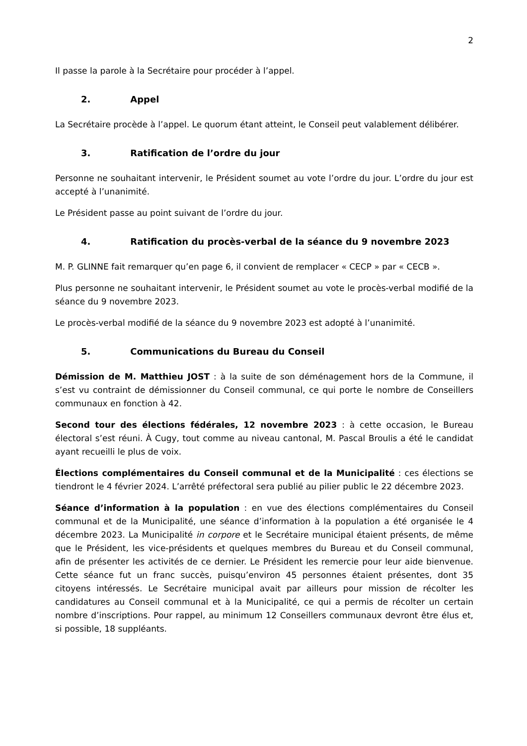2
Il passe la parole à la Secrétaire pour procéder à l’appel.
2. Appel
La Secrétaire procède à l’appel. Le quorum étant atteint, le Conseil peut valablement délibérer.
3. Ratification de l’ordre du jour
Personne ne souhaitant intervenir, le Président soumet au vote l’ordre du jour. L’ordre du jour est accepté à l’unanimité.
Le Président passe au point suivant de l’ordre du jour.
4. Ratification du procès-verbal de la séance du 9 novembre 2023
M. P. GLINNE fait remarquer qu’en page 6, il convient de remplacer « CECP » par « CECB ».
Plus personne ne souhaitant intervenir, le Président soumet au vote le procès-verbal modifié de la séance du 9 novembre 2023.
Le procès-verbal modifié de la séance du 9 novembre 2023 est adopté à l’unanimité.
5. Communications du Bureau du Conseil
Démission de M. Matthieu JOST : à la suite de son déménagement hors de la Commune, il s’est vu contraint de démissionner du Conseil communal, ce qui porte le nombre de Conseillers communaux en fonction à 42.
Second tour des élections fédérales, 12 novembre 2023 : à cette occasion, le Bureau électoral s’est réuni. À Cugy, tout comme au niveau cantonal, M. Pascal Broulis a été le candidat ayant recueilli le plus de voix.
Élections complémentaires du Conseil communal et de la Municipalité : ces élections se tiendront le 4 février 2024. L’arrêté préfectoral sera publié au pilier public le 22 décembre 2023.
Séance d’information à la population : en vue des élections complémentaires du Conseil communal et de la Municipalité, une séance d’information à la population a été organisée le 4 décembre 2023. La Municipalité in corpore et le Secrétaire municipal étaient présents, de même que le Président, les vice-présidents et quelques membres du Bureau et du Conseil communal, afin de présenter les activités de ce dernier. Le Président les remercie pour leur aide bienvenue. Cette séance fut un franc succès, puisqu’environ 45 personnes étaient présentes, dont 35 citoyens intéressés. Le Secrétaire municipal avait par ailleurs pour mission de récolter les candidatures au Conseil communal et à la Municipalité, ce qui a permis de récolter un certain nombre d’inscriptions. Pour rappel, au minimum 12 Conseillers communaux devront être élus et, si possible, 18 suppléants.